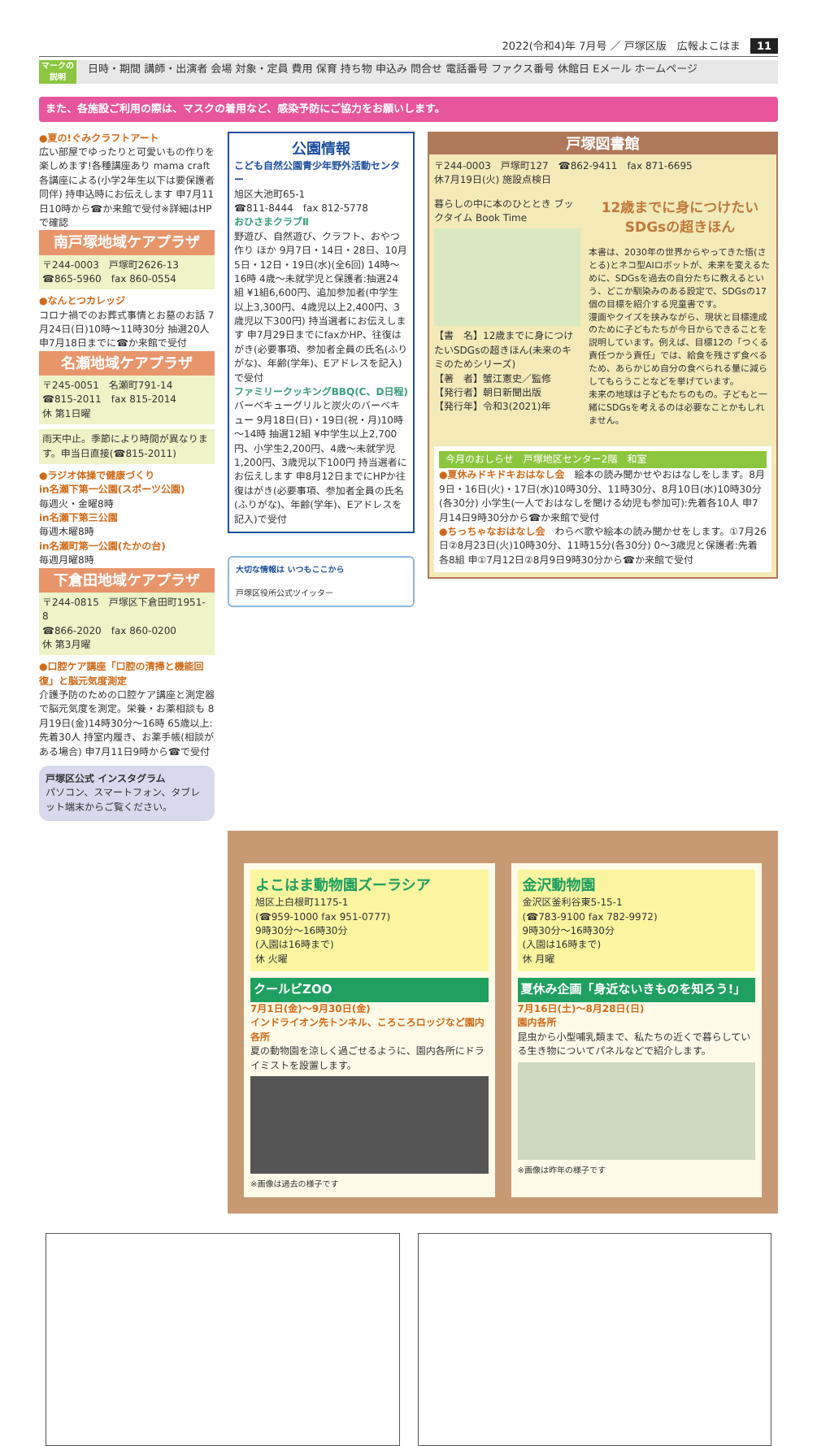2022(令和4)年 7月号 ／ 戸塚区版　広報よこはま 11
マークの説明
日時・期間 講師・出演者 会場 対象・定員 費用 保育 持ち物 申込み 問合せ 電話番号 ファクス番号 休館日 Eメール ホームページ
また、各施設ご利用の際は、マスクの着用など、感染予防にご協力をお願いします。
●夏の!ぐみクラフトアート
広い部屋でゆったりと可愛いもの作りを楽しめます!各種講座あり mama craft 各講座による(小学2年生以下は要保護者同伴) 持申込時にお伝えします 申7月11日10時から☎か来館で受付※詳細はHPで確認
南戸塚地域ケアプラザ
〒244-0003　戸塚町2626-13
☎865-5960　fax 860-0554
●なんとつカレッジ
コロナ禍でのお葬式事情とお墓のお話 7月24日(日)10時～11時30分 抽選20人 申7月18日までに☎か来館で受付
名瀬地域ケアプラザ
〒245-0051　名瀬町791-14
☎815-2011　fax 815-2014
休 第1日曜
雨天中止。季節により時間が異なります。申当日直接(☎815-2011)
●ラジオ体操で健康づくり
in名瀬下第一公園(スポーツ公園)
毎週火・金曜8時
in名瀬下第三公園
毎週木曜8時
in名瀬町第一公園(たかの台)
毎週月曜8時
下倉田地域ケアプラザ
〒244-0815　戸塚区下倉田町1951-8
☎866-2020　fax 860-0200
休 第3月曜
●口腔ケア講座「口腔の清掃と機能回復」と脳元気度測定
介護予防のための口腔ケア講座と測定器で脳元気度を測定。栄養・お薬相談も 8月19日(金)14時30分～16時 65歳以上:先着30人 持室内履き、お薬手帳(相談がある場合) 申7月11日9時から☎で受付
戸塚区公式 インスタグラム
パソコン、スマートフォン、タブレット端末からご覧ください。
公園情報
こども自然公園青少年野外活動センター
旭区大池町65-1
☎811-8444　fax 812-5778
おひさまクラブⅡ
野遊び、自然遊び、クラフト、おやつ作り ほか 9月7日・14日・28日、10月5日・12日・19日(水)(全6回) 14時～16時 4歳～未就学児と保護者:抽選24組 ¥1組6,600円、追加参加者(中学生以上3,300円、4歳児以上2,400円、3歳児以下300円) 持当選者にお伝えします 申7月29日までにfaxかHP、往復はがき(必要事項、参加者全員の氏名(ふりがな)、年齢(学年)、Eアドレスを記入)で受付
ファミリークッキングBBQ(C、D日程)
バーベキューグリルと炭火のバーベキュー 9月18日(日)・19日(祝・月)10時～14時 抽選12組 ¥中学生以上2,700円、小学生2,200円、4歳～未就学児1,200円、3歳児以下100円 持当選者にお伝えします 申8月12日までにHPか往復はがき(必要事項、参加者全員の氏名(ふりがな)、年齢(学年)、Eアドレスを記入)で受付
大切な情報は いつもここから
戸塚区役所公式ツイッター
戸塚図書館
〒244-0003　戸塚町127　☎862-9411　fax 871-6695
休7月19日(火) 施設点検日
暮らしの中に本のひととき ブックタイム Book Time
【書　名】12歳までに身につけたいSDGsの超きほん(未来のキミのためシリーズ)
【著　者】蟹江憲史／監修
【発行者】朝日新聞出版
【発行年】令和3(2021)年
12歳までに身につけたい SDGsの超きほん
本書は、2030年の世界からやってきた悟(さとる)とネコ型AIロボットが、未来を変えるために、SDGsを過去の自分たちに教えるという、どこか馴染みのある設定で、SDGsの17個の目標を紹介する児童書です。
漫画やクイズを挟みながら、現状と目標達成のために子どもたちが今日からできることを説明しています。例えば、目標12の「つくる責任つかう責任」では、給食を残さず食べるため、あらかじめ自分の食べられる量に減らしてもらうことなどを挙げています。
未来の地球は子どもたちのもの。子どもと一緒にSDGsを考えるのは必要なことかもしれません。
今月のおしらせ　戸塚地区センター2階　和室
●夏休みドキドキおはなし会　絵本の読み聞かせやおはなしをします。8月9日・16日(火)・17日(水)10時30分、11時30分、8月10日(水)10時30分(各30分) 小学生(一人でおはなしを聞ける幼児も参加可):先着各10人 申7月14日9時30分から☎か来館で受付
●ちっちゃなおはなし会　わらべ歌や絵本の読み聞かせをします。①7月26日②8月23日(火)10時30分、11時15分(各30分) 0～3歳児と保護者:先着各8組 申①7月12日②8月9日9時30分から☎か来館で受付
よこはま動物園ズーラシア
旭区上白根町1175-1
(☎959-1000 fax 951-0777)
9時30分～16時30分
(入園は16時まで)
休 火曜
クールビZOO
7月1日(金)～9月30日(金)
インドライオン先トンネル、ころころロッジなど園内各所
夏の動物園を涼しく過ごせるように、園内各所にドライミストを設置します。
※画像は過去の様子です
金沢動物園
金沢区釜利谷東5-15-1
(☎783-9100 fax 782-9972)
9時30分～16時30分
(入園は16時まで)
休 月曜
夏休み企画「身近ないきものを知ろう!」
7月16日(土)～8月28日(日)
園内各所
昆虫から小型哺乳類まで、私たちの近くで暮らしている生き物についてパネルなどで紹介します。
※画像は昨年の様子です